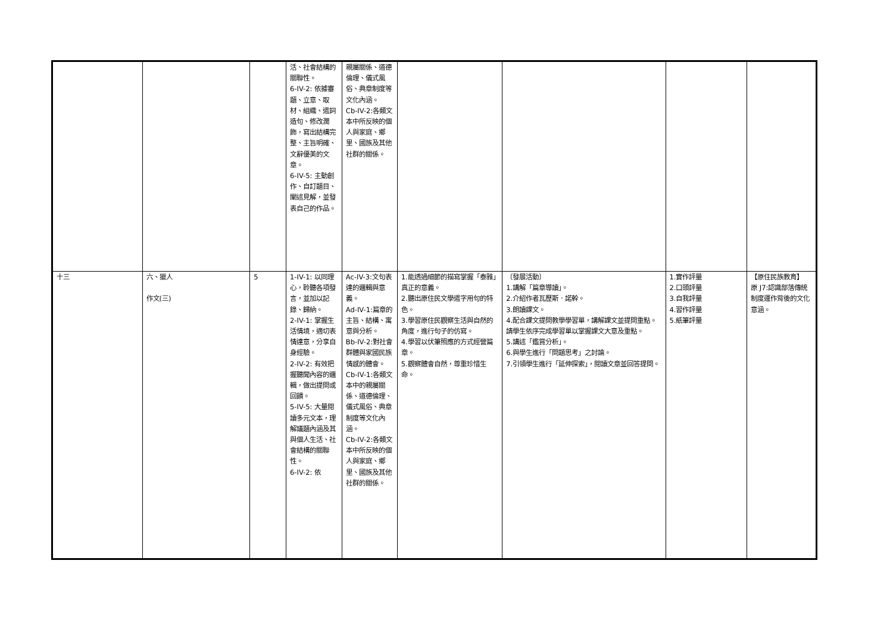| | | | 活、社會結構的關聯性。 6-IV-2: 依據審題、立意、取材、組織、遣詞造句、修改潤飾，寫出結構完整、主旨明確、文辭優美的文章。 6-IV-5: 主動創作、自訂題目、闡述見解，並發表自己的作品。 | 親屬關係、道德倫理、儀式風俗、典章制度等文化內涵。 Cb-IV-2:各類文本中所反映的個人與家庭、鄉里、國族及其他社群的關係。 | | | | |
| 十三 | 六、獵人 作文(三) | 5 | 1-IV-1: 以同理心，聆聽各項發言，並加以記錄、歸納。 2-IV-1: 掌握生活情境，適切表情達意，分享自身經驗。 2-IV-2: 有效把握聽聞內容的邏輯，做出提問或回饋。 5-IV-5: 大量閱讀多元文本，理解議題內涵及其與個人生活、社會結構的關聯性。 6-IV-2: 依 | Ac-IV-3:文句表達的邏輯與意義。 Ad-IV-1:篇章的主旨、結構、寓意與分析。 Bb-IV-2:對社會群體與家國民族情感的體會。 Cb-IV-1:各類文本中的親屬關係、道德倫理、儀式風俗、典章制度等文化內涵。 Cb-IV-2:各類文本中所反映的個人與家庭、鄉里、國族及其他社群的關係。 | 1.能透過細節的描寫掌握「泰雅」真正的意義。 2.聽出原住民文學遣字用句的特色。 3.學習原住民觀察生活與自然的角度，進行句子的仿寫。 4.學習以伏筆照應的方式經營篇章。 5.觀察體會自然，尊重珍惜生命。 | 〔發展活動〕 1.講解「篇章導讀」。 2.介紹作者瓦歷斯．諾幹。 3.朗讀課文。 4.配合課文提問教學學習單，講解課文並提問重點。請學生依序完成學習單以掌握課文大意及重點。 5.講述「鑑賞分析」。 6.與學生進行「問題思考」之討論。 7.引領學生進行「延伸探索」，閱讀文章並回答提問。 | 1.實作評量 2.口頭評量 3.自我評量 4.習作評量 5.紙筆評量 | 【原住民族教育】 原 J7:認識部落傳統制度運作背後的文化意涵。 |